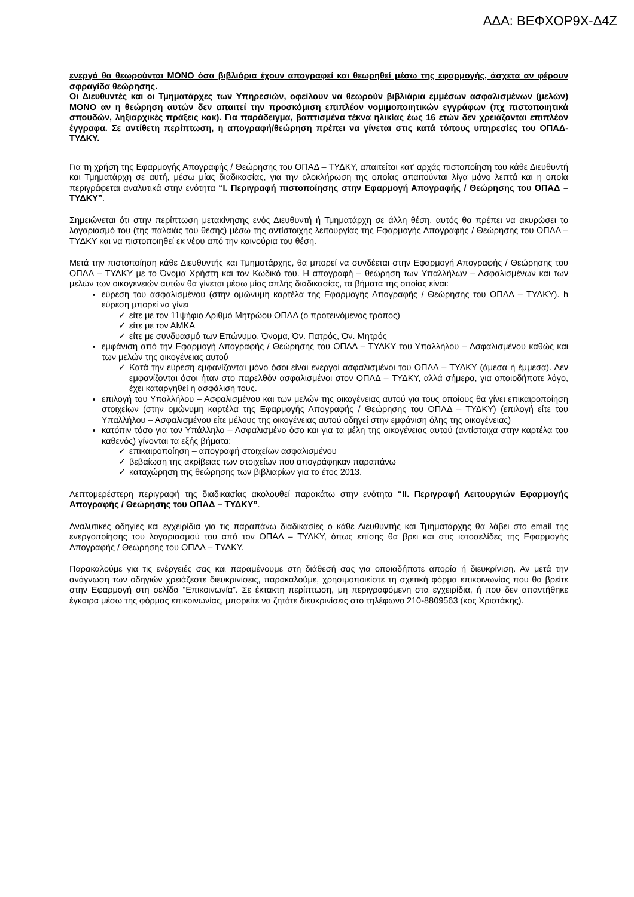ΑΔΑ: ΒΕΦΧΟΡ9Χ-Δ4Ζ
ενεργά θα θεωρούνται ΜΟΝΟ όσα βιβλιάρια έχουν απογραφεί και θεωρηθεί μέσω της εφαρμογής, άσχετα αν φέρουν σφραγίδα θεώρησης.
Οι Διευθυντές και οι Τμηματάρχες των Υπηρεσιών, οφείλουν να θεωρούν βιβλιάρια εμμέσων ασφαλισμένων (μελών) ΜΟΝΟ αν η θεώρηση αυτών δεν απαιτεί την προσκόμιση επιπλέον νομιμοποιητικών εγγράφων (πχ πιστοποιητικά σπουδών, ληξιαρχικές πράξεις κοκ). Για παράδειγμα, βαπτισμένα τέκνα ηλικίας έως 16 ετών δεν χρειάζονται επιπλέον έγγραφα. Σε αντίθετη περίπτωση, η απογραφή/θεώρηση πρέπει να γίνεται στις κατά τόπους υπηρεσίες του ΟΠΑΔ-ΤΥΔΚΥ.
Για τη χρήση της Εφαρμογής Απογραφής / Θεώρησης του ΟΠΑΔ – ΤΥΔΚΥ, απαιτείται κατ’ αρχάς πιστοποίηση του κάθε Διευθυντή και Τμηματάρχη σε αυτή, μέσω μίας διαδικασίας, για την ολοκλήρωση της οποίας απαιτούνται λίγα μόνο λεπτά και η οποία περιγράφεται αναλυτικά στην ενότητα “I. Περιγραφή πιστοποίησης στην Εφαρμογή Απογραφής / Θεώρησης του ΟΠΑΔ – ΤΥΔΚΥ”.
Σημειώνεται ότι στην περίπτωση μετακίνησης ενός Διευθυντή ή Τμηματάρχη σε άλλη θέση, αυτός θα πρέπει να ακυρώσει το λογαριασμό του (της παλαιάς του θέσης) μέσω της αντίστοιχης λειτουργίας της Εφαρμογής Απογραφής / Θεώρησης του ΟΠΑΔ – ΤΥΔΚΥ και να πιστοποιηθεί εκ νέου από την καινούρια του θέση.
Μετά την πιστοποίηση κάθε Διευθυντής και Τμηματάρχης, θα μπορεί να συνδέεται στην Εφαρμογή Απογραφής / Θεώρησης του ΟΠΑΔ – ΤΥΔΚΥ με το Όνομα Χρήστη και τον Κωδικό του. Η απογραφή – θεώρηση των Υπαλλήλων – Ασφαλισμένων και των μελών των οικογενειών αυτών θα γίνεται μέσω μίας απλής διαδικασίας, τα βήματα της οποίας είναι:
εύρεση του ασφαλισμένου (στην ομώνυμη καρτέλα της Εφαρμογής Απογραφής / Θεώρησης του ΟΠΑΔ – ΤΥΔΚΥ). h εύρεση μπορεί να γίνει
✓ είτε με τον 11ψήφιο Αριθμό Μητρώου ΟΠΑΔ (ο προτεινόμενος τρόπος)
✓ είτε με τον ΑΜΚΑ
✓ είτε με συνδυασμό των Επώνυμο, Όνομα, Όν. Πατρός, Όν. Μητρός
εμφάνιση από την Εφαρμογή Απογραφής / Θεώρησης του ΟΠΑΔ – ΤΥΔΚΥ του Υπαλλήλου – Ασφαλισμένου καθώς και των μελών της οικογένειας αυτού
✓ Κατά την εύρεση εμφανίζονται μόνο όσοι είναι ενεργοί ασφαλισμένοι του ΟΠΑΔ – ΤΥΔΚΥ (άμεσα ή έμμεσα). Δεν εμφανίζονται όσοι ήταν στο παρελθόν ασφαλισμένοι στον ΟΠΑΔ – ΤΥΔΚΥ, αλλά σήμερα, για οποιοδήποτε λόγο, έχει καταργηθεί η ασφάλιση τους.
επιλογή του Υπαλλήλου – Ασφαλισμένου και των μελών της οικογένειας αυτού για τους οποίους θα γίνει επικαιροποίηση στοιχείων (στην ομώνυμη καρτέλα της Εφαρμογής Απογραφής / Θεώρησης του ΟΠΑΔ – ΤΥΔΚΥ) (επιλογή είτε του Υπαλλήλου – Ασφαλισμένου είτε μέλους της οικογένειας αυτού οδηγεί στην εμφάνιση όλης της οικογένειας)
κατόπιν τόσο για τον Υπάλληλο – Ασφαλισμένο όσο και για τα μέλη της οικογένειας αυτού (αντίστοιχα στην καρτέλα του καθενός) γίνονται τα εξής βήματα:
✓ επικαιροποίηση – απογραφή στοιχείων ασφαλισμένου
✓ βεβαίωση της ακρίβειας των στοιχείων που απογράφηκαν παραπάνω
✓ καταχώρηση της θεώρησης των βιβλιαρίων για το έτος 2013.
Λεπτομερέστερη περιγραφή της διαδικασίας ακολουθεί παρακάτω στην ενότητα “II. Περιγραφή Λειτουργιών Εφαρμογής Απογραφής / Θεώρησης του ΟΠΑΔ – ΤΥΔΚΥ”.
Αναλυτικές οδηγίες και εγχειρίδια για τις παραπάνω διαδικασίες ο κάθε Διευθυντής και Τμηματάρχης θα λάβει στο email της ενεργοποίησης του λογαριασμού του από τον ΟΠΑΔ – ΤΥΔΚΥ, όπως επίσης θα βρει και στις ιστοσελίδες της Εφαρμογής Απογραφής / Θεώρησης του ΟΠΑΔ – ΤΥΔΚΥ.
Παρακαλούμε για τις ενέργειές σας και παραμένουμε στη διάθεσή σας για οποιαδήποτε απορία ή διευκρίνιση. Αν μετά την ανάγνωση των οδηγιών χρειάζεστε διευκρινίσεις, παρακαλούμε, χρησιμοποιείστε τη σχετική φόρμα επικοινωνίας που θα βρείτε στην Εφαρμογή στη σελίδα “Επικοινωνία”. Σε έκτακτη περίπτωση, μη περιγραφόμενη στα εγχειρίδια, ή που δεν απαντήθηκε έγκαιρα μέσω της φόρμας επικοινωνίας, μπορείτε να ζητάτε διευκρινίσεις στο τηλέφωνο 210-8809563 (κος Χριστάκης).